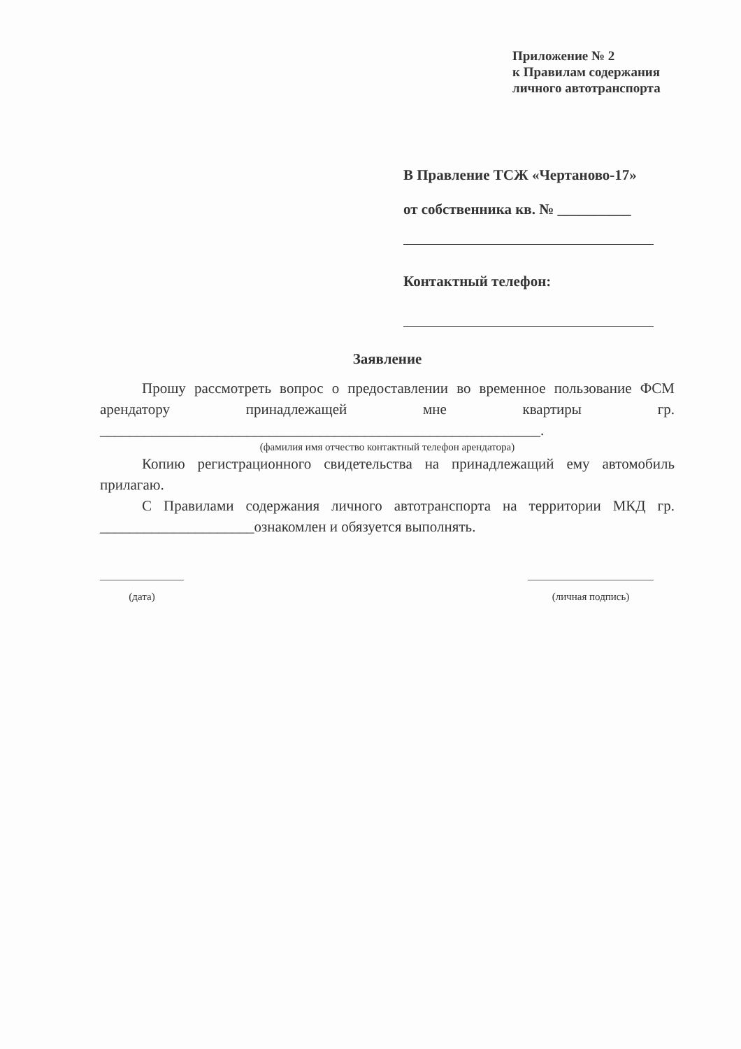Приложение № 2
к Правилам содержания
личного автотранспорта
В Правление ТСЖ «Чертаново-17»
от собственника кв. № __________
Контактный телефон:
Заявление
Прошу рассмотреть вопрос о предоставлении во временное пользование ФСМ арендатору принадлежащей мне квартиры гр. ____________________________________________________________.
(фамилия имя отчество контактный телефон арендатора)
Копию регистрационного свидетельства на принадлежащий ему автомобиль прилагаю.
С Правилами содержания личного автотранспорта на территории МКД гр. _____________________ознакомлен и обязуется выполнять.
________________
(дата)
________________________
(личная подпись)